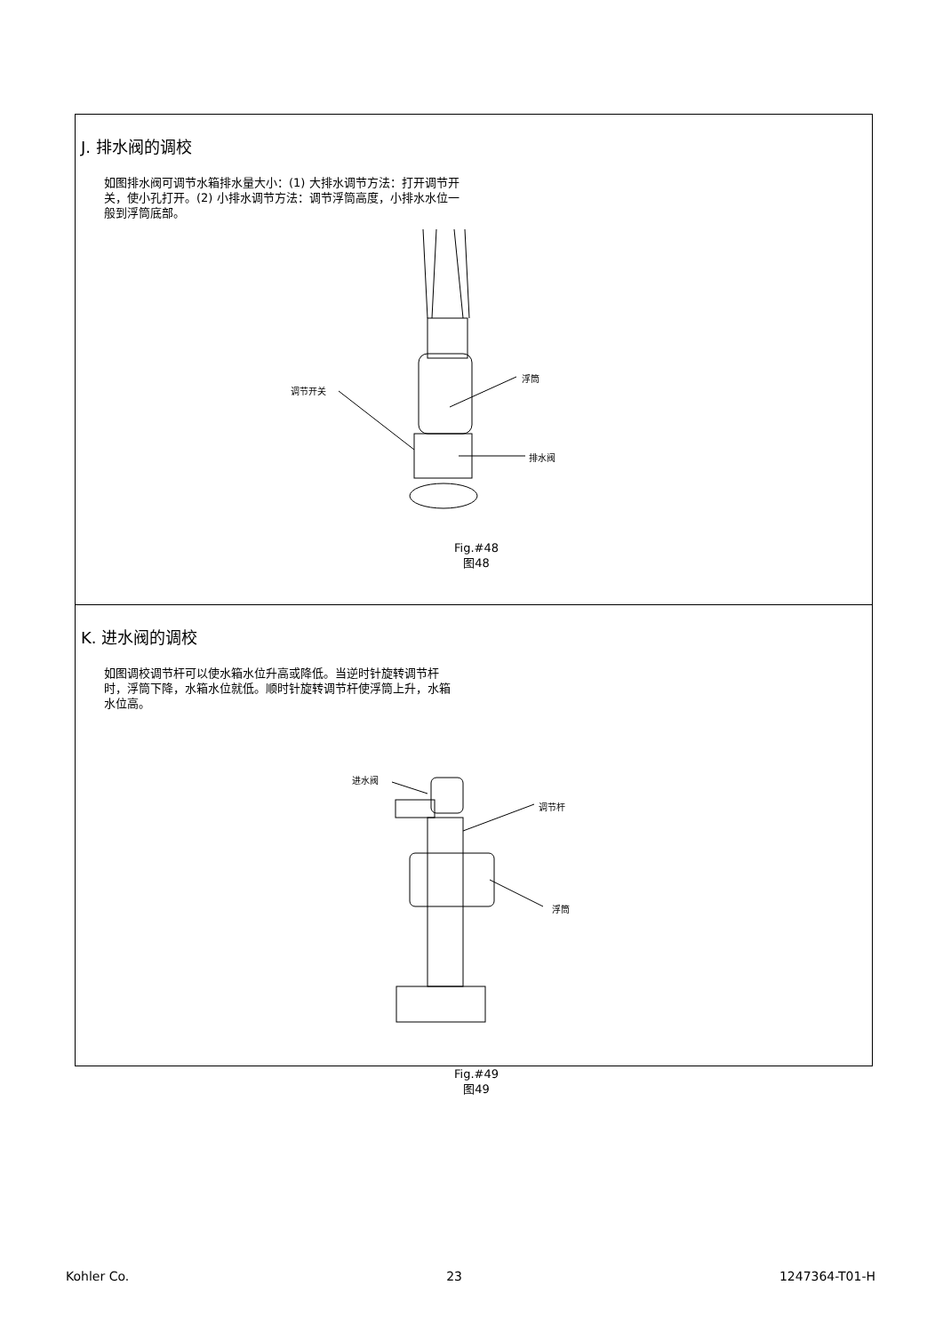J. 排水阀的调校
如图排水阀可调节水箱排水量大小：(1) 大排水调节方法：打开调节开关，使小孔打开。(2) 小排水调节方法：调节浮筒高度，小排水水位一般到浮筒底部。
调节开关
浮筒
排水阀
Fig.#48
图48
K. 进水阀的调校
如图调校调节杆可以使水箱水位升高或降低。当逆时针旋转调节杆时，浮筒下降，水箱水位就低。顺时针旋转调节杆使浮筒上升，水箱水位高。
进水阀
调节杆
浮筒
Fig.#49
图49
Kohler Co. 23 1247364-T01-H